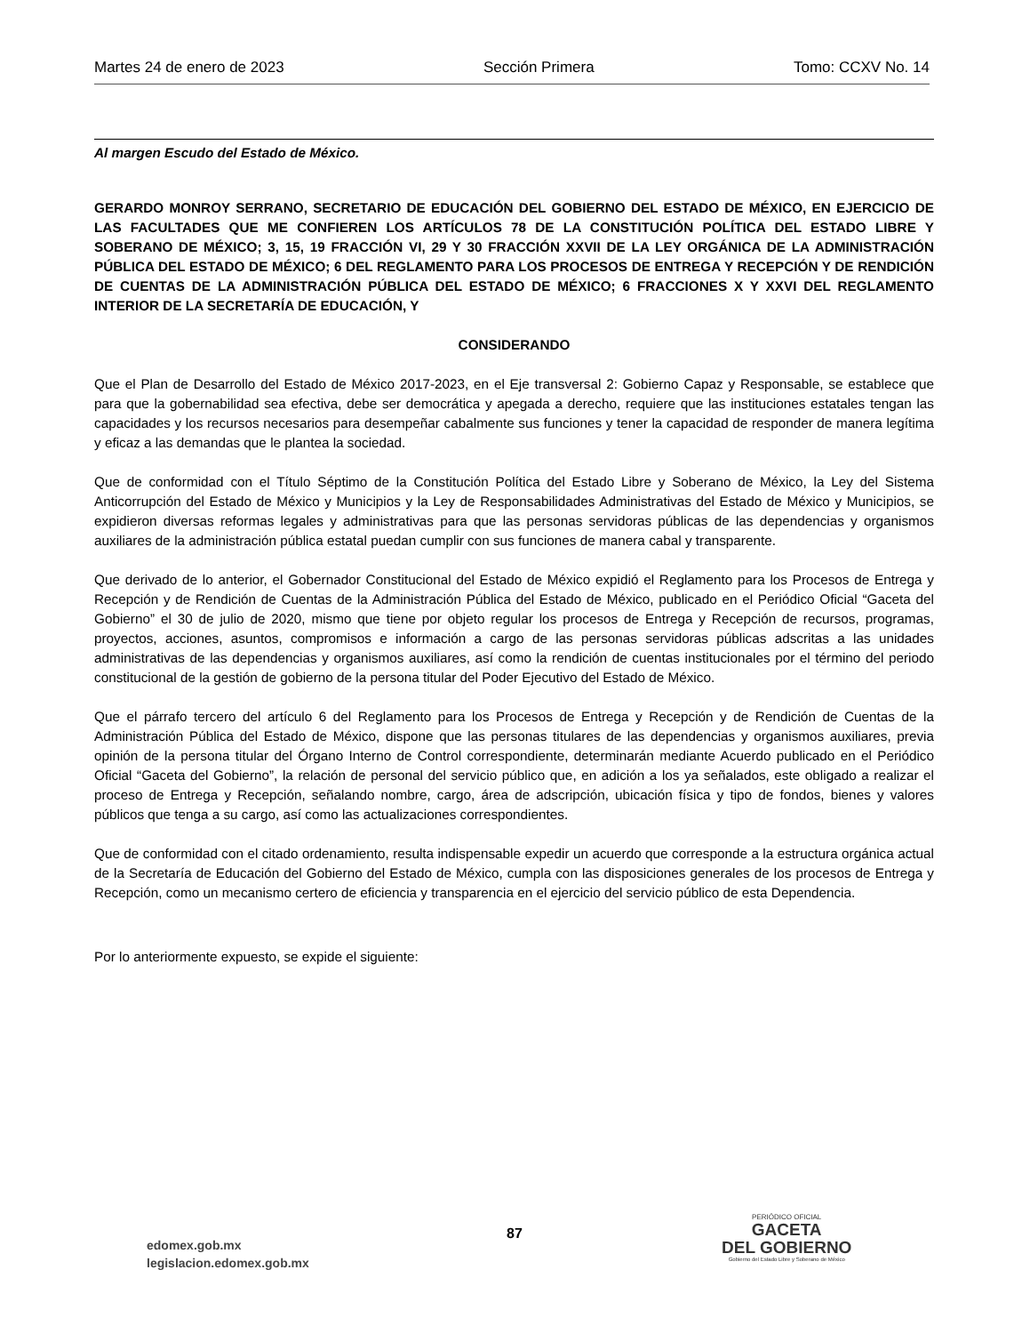Martes 24 de enero de 2023 Sección Primera Tomo: CCXV No. 14
Al margen Escudo del Estado de México.
GERARDO MONROY SERRANO, SECRETARIO DE EDUCACIÓN DEL GOBIERNO DEL ESTADO DE MÉXICO, EN EJERCICIO DE LAS FACULTADES QUE ME CONFIEREN LOS ARTÍCULOS 78 DE LA CONSTITUCIÓN POLÍTICA DEL ESTADO LIBRE Y SOBERANO DE MÉXICO; 3, 15, 19 FRACCIÓN VI, 29 Y 30 FRACCIÓN XXVII DE LA LEY ORGÁNICA DE LA ADMINISTRACIÓN PÚBLICA DEL ESTADO DE MÉXICO; 6 DEL REGLAMENTO PARA LOS PROCESOS DE ENTREGA Y RECEPCIÓN Y DE RENDICIÓN DE CUENTAS DE LA ADMINISTRACIÓN PÚBLICA DEL ESTADO DE MÉXICO; 6 FRACCIONES X Y XXVI DEL REGLAMENTO INTERIOR DE LA SECRETARÍA DE EDUCACIÓN, Y
CONSIDERANDO
Que el Plan de Desarrollo del Estado de México 2017-2023, en el Eje transversal 2: Gobierno Capaz y Responsable, se establece que para que la gobernabilidad sea efectiva, debe ser democrática y apegada a derecho, requiere que las instituciones estatales tengan las capacidades y los recursos necesarios para desempeñar cabalmente sus funciones y tener la capacidad de responder de manera legítima y eficaz a las demandas que le plantea la sociedad.
Que de conformidad con el Título Séptimo de la Constitución Política del Estado Libre y Soberano de México, la Ley del Sistema Anticorrupción del Estado de México y Municipios y la Ley de Responsabilidades Administrativas del Estado de México y Municipios, se expidieron diversas reformas legales y administrativas para que las personas servidoras públicas de las dependencias y organismos auxiliares de la administración pública estatal puedan cumplir con sus funciones de manera cabal y transparente.
Que derivado de lo anterior, el Gobernador Constitucional del Estado de México expidió el Reglamento para los Procesos de Entrega y Recepción y de Rendición de Cuentas de la Administración Pública del Estado de México, publicado en el Periódico Oficial “Gaceta del Gobierno” el 30 de julio de 2020, mismo que tiene por objeto regular los procesos de Entrega y Recepción de recursos, programas, proyectos, acciones, asuntos, compromisos e información a cargo de las personas servidoras públicas adscritas a las unidades administrativas de las dependencias y organismos auxiliares, así como la rendición de cuentas institucionales por el término del periodo constitucional de la gestión de gobierno de la persona titular del Poder Ejecutivo del Estado de México.
Que el párrafo tercero del artículo 6 del Reglamento para los Procesos de Entrega y Recepción y de Rendición de Cuentas de la Administración Pública del Estado de México, dispone que las personas titulares de las dependencias y organismos auxiliares, previa opinión de la persona titular del Órgano Interno de Control correspondiente, determinarán mediante Acuerdo publicado en el Periódico Oficial “Gaceta del Gobierno”, la relación de personal del servicio público que, en adición a los ya señalados, este obligado a realizar el proceso de Entrega y Recepción, señalando nombre, cargo, área de adscripción, ubicación física y tipo de fondos, bienes y valores públicos que tenga a su cargo, así como las actualizaciones correspondientes.
Que de conformidad con el citado ordenamiento, resulta indispensable expedir un acuerdo que corresponde a la estructura orgánica actual de la Secretaría de Educación del Gobierno del Estado de México, cumpla con las disposiciones generales de los procesos de Entrega y Recepción, como un mecanismo certero de eficiencia y transparencia en el ejercicio del servicio público de esta Dependencia.
Por lo anteriormente expuesto, se expide el siguiente:
edomex.gob.mx
legislacion.edomex.gob.mx
87
PERIÓDICO OFICIAL
GACETA
DEL GOBIERNO
Gobierno del Estado Libre y Soberano de México